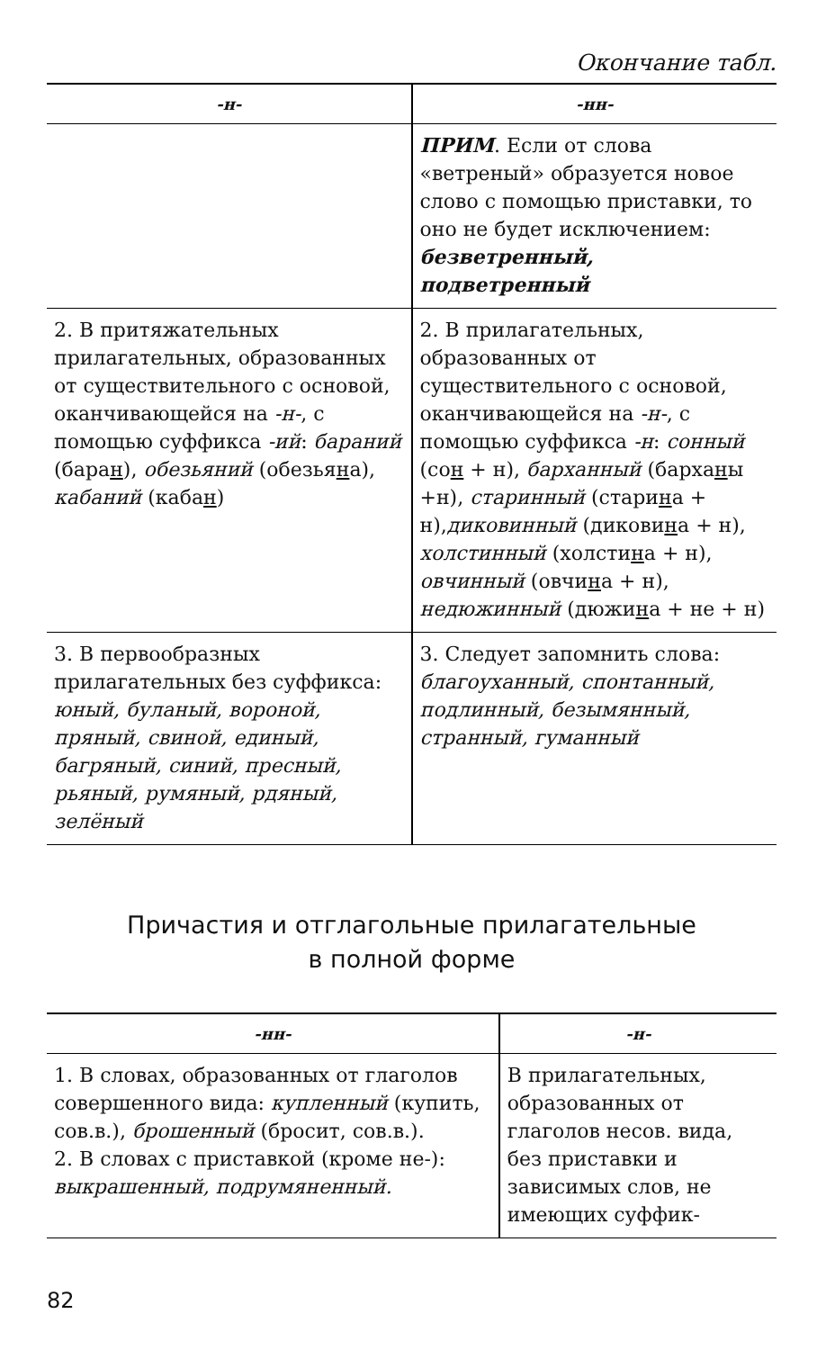Окончание табл.
| -н- | -нн- |
| --- | --- |
| | ПРИМ . Если от слова «ветреный» образуется новое слово с помощью приставки, то оно не будет исключением: безветренный, подветренный |
| 2. В притяжательных прилагательных, образованных от существительного с основой, оканчивающейся на -н- , с помощью суффикса -ий : бараний (бара н ), обезьяний (обезья н а), кабаний (каба н ) | 2. В прилагательных, образованных от существительного с основой, оканчивающейся на -н- , с помощью суффикса -н : сонный (со н + н), барханный (барха н ы +н), старинный (стари н а + н), диковинный (дикови н а + н), холстинный (холсти н а + н), овчинный (овчи н а + н), недюжинный (дюжи н а + не + н) |
| 3. В первообразных прилагательных без суффикса: юный, буланый, вороной, пряный, свиной, единый, багряный, синий, пресный, рьяный, румяный, рдяный, зелёный | 3. Следует запомнить слова: благоуханный, спонтанный, подлинный, безымянный, странный, гуманный |
Причастия и отглагольные прилагательные
в полной форме
| -нн- | -н- |
| --- | --- |
| 1. В словах, образованных от глаголов совершенного вида: купленный (купить, сов.в.), брошенный (бросит, сов.в.). 2. В словах с приставкой (кроме не-): выкрашенный, подрумяненный. | В прилагательных, образованных от глаголов несов. вида, без приставки и зависимых слов, не имеющих суффик- |
82